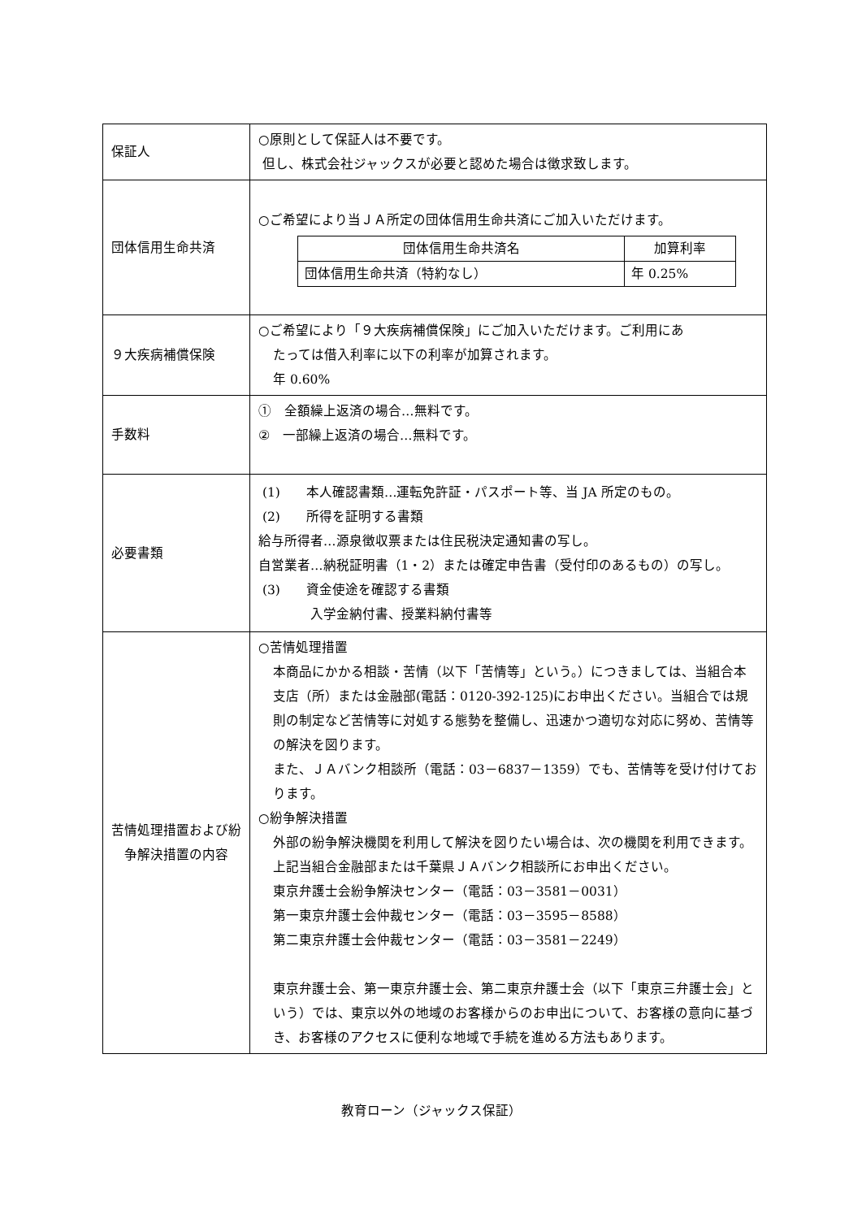| 保証人 | ○原則として保証人は不要です。 但し、株式会社ジャックスが必要と認めた場合は徴求致します。 |
| 団体信用生命共済 | ○ご希望により当ＪＡ所定の団体信用生命共済にご加入いただけます。 / 団体信用生命共済名 / 加算利率 / / --- / --- / / 団体信用生命共済（特約なし） / 年 0.25% / |
| ９大疾病補償保険 | ○ご希望により「９大疾病補償保険」にご加入いただけます。ご利用にあ たっては借入利率に以下の利率が加算されます。 年 0.60% |
| 手数料 | ① 全額繰上返済の場合…無料です。 ② 一部繰上返済の場合…無料です。 |
| 必要書類 | (1) 本人確認書類…運転免許証・パスポート等、当 JA 所定のもの。 (2) 所得を証明する書類 給与所得者…源泉徴収票または住民税決定通知書の写し。 自営業者…納税証明書（1・2）または確定申告書（受付印のあるもの）の写し。 (3) 資金使途を確認する書類 入学金納付書、授業料納付書等 |
| 苦情処理措置および紛争解決措置の内容 | ○苦情処理措置 本商品にかかる相談・苦情（以下「苦情等」という。）につきましては、当組合本支店（所）または金融部(電話：0120-392-125)にお申出ください。当組合では規則の制定など苦情等に対処する態勢を整備し、迅速かつ適切な対応に努め、苦情等の解決を図ります。 また、ＪＡバンク相談所（電話：03－6837－1359）でも、苦情等を受け付けております。 ○紛争解決措置 外部の紛争解決機関を利用して解決を図りたい場合は、次の機関を利用できます。上記当組合金融部または千葉県ＪＡバンク相談所にお申出ください。 東京弁護士会紛争解決センター（電話：03－3581－0031） 第一東京弁護士会仲裁センター（電話：03－3595－8588） 第二東京弁護士会仲裁センター（電話：03－3581－2249） 東京弁護士会、第一東京弁護士会、第二東京弁護士会（以下「東京三弁護士会」という）では、東京以外の地域のお客様からのお申出について、お客様の意向に基づき、お客様のアクセスに便利な地域で手続を進める方法もあります。 |
教育ローン（ジャックス保証）